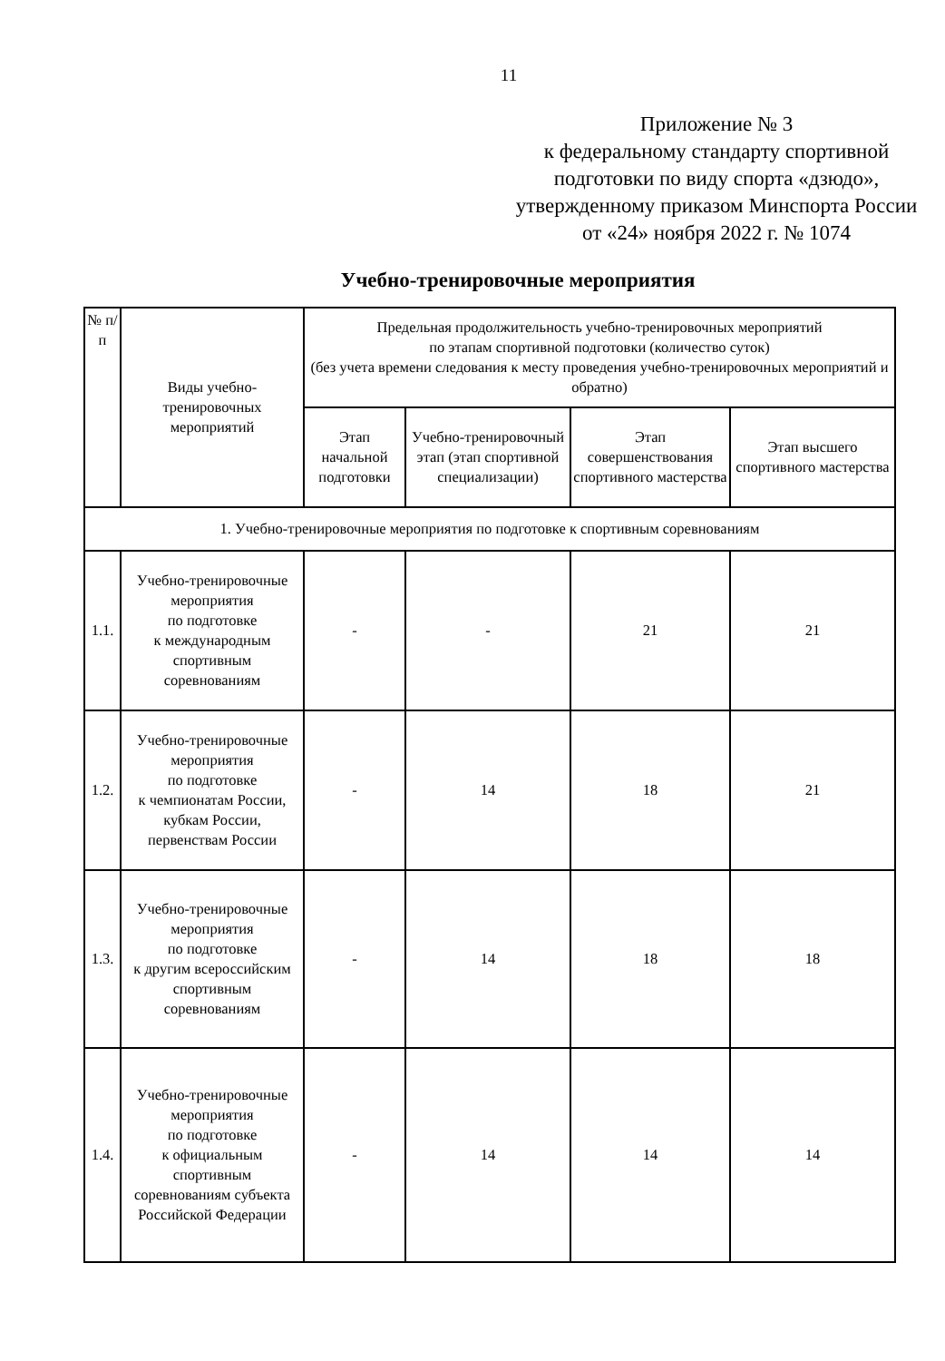11
Приложение № 3
к федеральному стандарту спортивной подготовки по виду спорта «дзюдо», утвержденному приказом Минспорта России
от «24» ноября 2022 г. № 1074
Учебно-тренировочные мероприятия
| № п/п | Виды учебно-тренировочных мероприятий | Предельная продолжительность учебно-тренировочных мероприятий по этапам спортивной подготовки (количество суток) (без учета времени следования к месту проведения учебно-тренировочных мероприятий и обратно) | | | |
| --- | --- | --- | --- | --- | --- |
| | | Этап начальной подготовки | Учебно-тренировочный этап (этап спортивной специализации) | Этап совершенствования спортивного мастерства | Этап высшего спортивного мастерства |
| 1. Учебно-тренировочные мероприятия по подготовке к спортивным соревнованиям | | | | | |
| 1.1. | Учебно-тренировочные мероприятия по подготовке к международным спортивным соревнованиям | - | - | 21 | 21 |
| 1.2. | Учебно-тренировочные мероприятия по подготовке к чемпионатам России, кубкам России, первенствам России | - | 14 | 18 | 21 |
| 1.3. | Учебно-тренировочные мероприятия по подготовке к другим всероссийским спортивным соревнованиям | - | 14 | 18 | 18 |
| 1.4. | Учебно-тренировочные мероприятия по подготовке к официальным спортивным соревнованиям субъекта Российской Федерации | - | 14 | 14 | 14 |